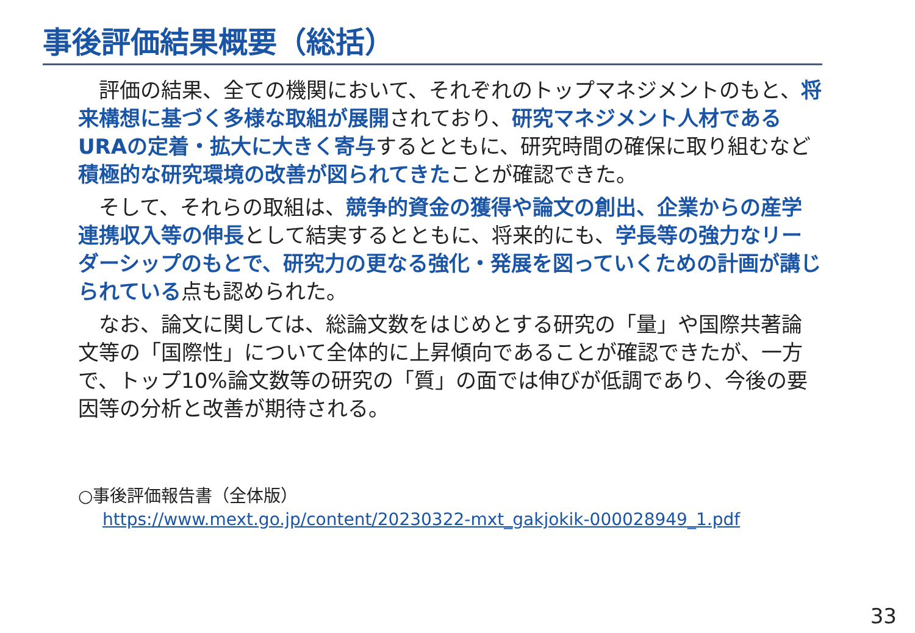事後評価結果概要（総括）
評価の結果、全ての機関において、それぞれのトップマネジメントのもと、将来構想に基づく多様な取組が展開されており、研究マネジメント人材であるURAの定着・拡大に大きく寄与するとともに、研究時間の確保に取り組むなど積極的な研究環境の改善が図られてきたことが確認できた。
そして、それらの取組は、競争的資金の獲得や論文の創出、企業からの産学連携収入等の伸長として結実するとともに、将来的にも、学長等の強力なリーダーシップのもとで、研究力の更なる強化・発展を図っていくための計画が講じられている点も認められた。
なお、論文に関しては、総論文数をはじめとする研究の「量」や国際共著論文等の「国際性」について全体的に上昇傾向であることが確認できたが、一方で、トップ10%論文数等の研究の「質」の面では伸びが低調であり、今後の要因等の分析と改善が期待される。
○事後評価報告書（全体版）
https://www.mext.go.jp/content/20230322-mxt_gakjokik-000028949_1.pdf
33